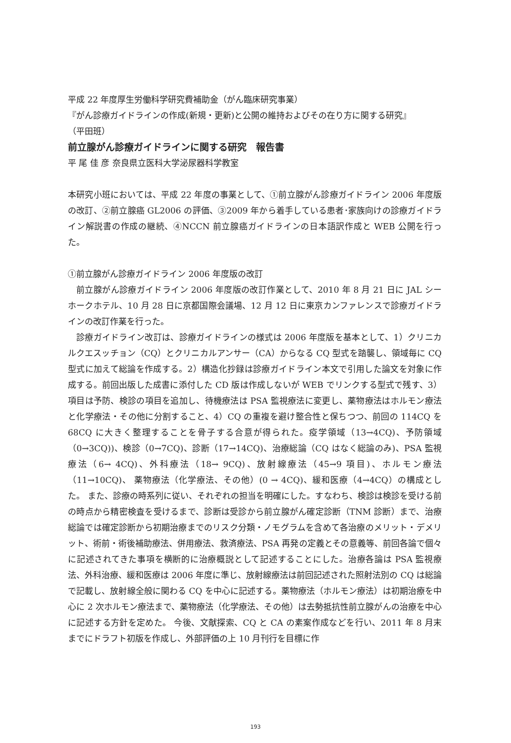平成 22 年度厚生労働科学研究費補助金（がん臨床研究事業）
『がん診療ガイドラインの作成(新規・更新)と公開の維持およびその在り方に関する研究』
（平田班）
前立腺がん診療ガイドラインに関する研究　報告書
平 尾 佳 彦 奈良県立医科大学泌尿器科学教室
本研究小班においては、平成 22 年度の事業として、①前立腺がん診療ガイドライン 2006 年度版の改訂、②前立腺癌 GL2006 の評価、③2009 年から着手している患者･家族向けの診療ガイドライン解説書の作成の継続、④NCCN 前立腺癌ガイドラインの日本語訳作成と WEB 公開を行った。
①前立腺がん診療ガイドライン 2006 年度版の改訂
前立腺がん診療ガイドライン 2006 年度版の改訂作業として、2010 年 8 月 21 日に JAL シーホークホテル、10 月 28 日に京都国際会議場、12 月 12 日に東京カンファレンスで診療ガイドラインの改訂作業を行った。
診療ガイドライン改訂は、診療ガイドラインの様式は 2006 年度版を基本として、1）クリニカルクエスッチョン（CQ）とクリニカルアンサー（CA）からなる CQ 型式を踏襲し、領域毎に CQ 型式に加えて総論を作成する。2）構造化抄録は診療ガイドライン本文で引用した論文を対象に作成する。前回出版した成書に添付した CD 版は作成しないが WEB でリンクする型式で残す、3）項目は予防、検診の項目を追加し、待機療法は PSA 監視療法に変更し、薬物療法はホルモン療法と化学療法・その他に分割すること、4）CQ の重複を避け整合性と保ちつつ、前回の 114CQ を 68CQ に大きく整理することを骨子する合意が得られた。疫学領域（13→4CQ)、予防領域（0→3CQ))、検診（0→7CQ)、診断（17→14CQ)、治療総論（CQ はなく総論のみ)、PSA 監視療法（6→ 4CQ)、外科療法（18→ 9CQ)、放射線療法（45→9 項目)、ホルモン療法（11→10CQ)、 薬物療法（化学療法、その他）(0 → 4CQ)、緩和医療（4→4CQ）の構成とした。 また、診療の時系列に従い、それぞれの担当を明確にした。すなわち、検診は検診を受ける前の時点から精密検査を受けるまで、診断は受診から前立腺がん確定診断（TNM 診断）まで、治療総論では確定診断から初期治療までのリスク分類・ノモグラムを含めて各治療のメリット・デメリット、術前・術後補助療法、併用療法、救済療法、PSA 再発の定義とその意義等、前回各論で個々に記述されてきた事項を横断的に治療概説として記述することにした。治療各論は PSA 監視療法、外科治療、緩和医療は 2006 年度に準じ、放射線療法は前回記述された照射法別の CQ は総論で記載し、放射線全般に関わる CQ を中心に記述する。薬物療法（ホルモン療法）は初期治療を中心に 2 次ホルモン療法まで、薬物療法（化学療法、その他）は去勢抵抗性前立腺がんの治療を中心に記述する方針を定めた。 今後、文献探索、CQ と CA の素案作成などを行い、2011 年 8 月末までにドラフト初版を作成し、外部評価の上 10 月刊行を目標に作
193